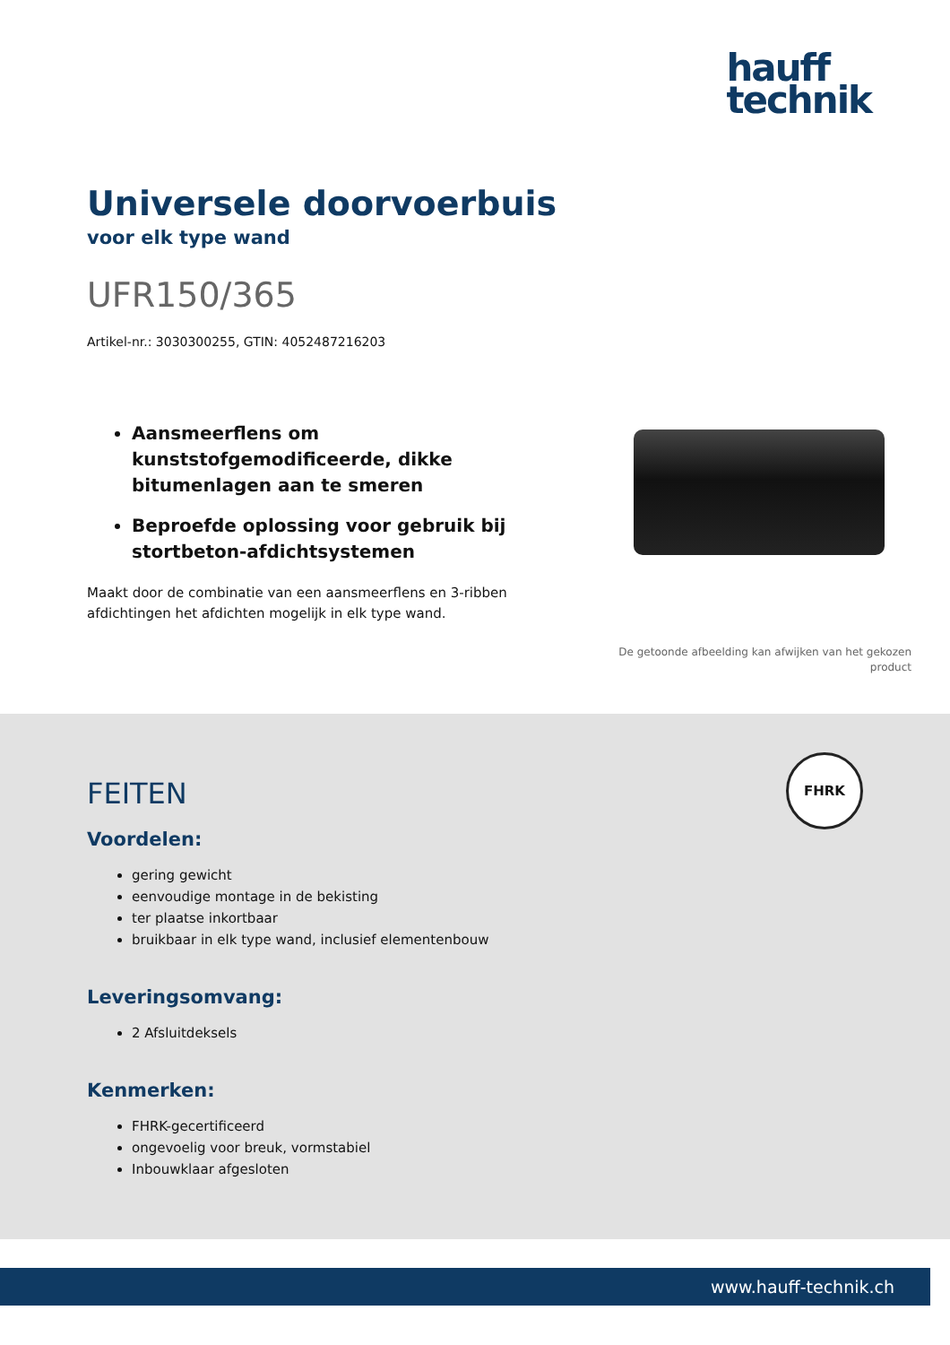hauff
technik
Universele doorvoerbuis
voor elk type wand
UFR150/365
Artikel-nr.: 3030300255, GTIN: 4052487216203
Aansmeerflens om kunststofgemodificeerde, dikke bitumenlagen aan te smeren
Beproefde oplossing voor gebruik bij stortbeton-afdichtsystemen
Maakt door de combinatie van een aansmeerflens en 3-ribben afdichtingen het afdichten mogelijk in elk type wand.
De getoonde afbeelding kan afwijken van het gekozen product
FHRK
FEITEN
Voordelen:
gering gewicht
eenvoudige montage in de bekisting
ter plaatse inkortbaar
bruikbaar in elk type wand, inclusief elementenbouw
Leveringsomvang:
2 Afsluitdeksels
Kenmerken:
FHRK-gecertificeerd
ongevoelig voor breuk, vormstabiel
Inbouwklaar afgesloten
www.hauff-technik.ch